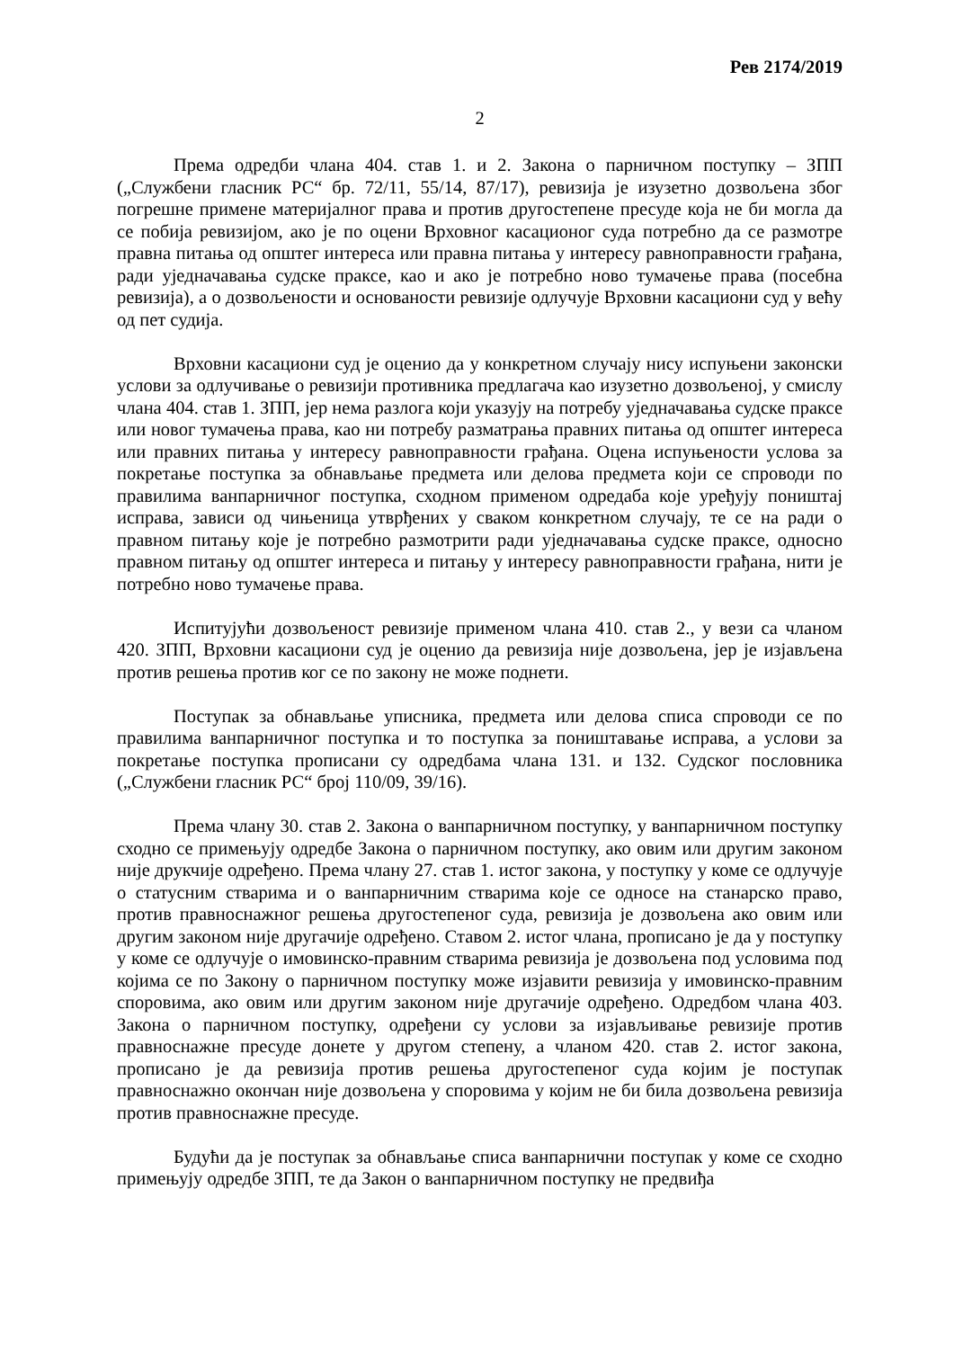Рев 2174/2019
2
Према одредби члана 404. став 1. и 2. Закона о парничном поступку – ЗПП („Службени гласник РС“ бр. 72/11, 55/14, 87/17), ревизија је изузетно дозвољена због погрешне примене материјалног права и против другостепене пресуде која не би могла да се побија ревизијом, ако је по оцени Врховног касационог суда потребно да се размотре правна питања од општег интереса или правна питања у интересу равноправности грађана, ради уједначавања судске праксе, као и ако је потребно ново тумачење права (посебна ревизија), а о дозвољености и основаности ревизије одлучује Врховни касациони суд у већу од пет судија.
Врховни касациони суд је оценио да у конкретном случају нису испуњени законски услови за одлучивање о ревизији противника предлагача као изузетно дозвољеној, у смислу члана 404. став 1. ЗПП, јер нема разлога који указују на потребу уједначавања судске праксе или новог тумачења права, као ни потребу разматрања правних питања од општег интереса или правних питања у интересу равноправности грађана. Оцена испуњености услова за покретање поступка за обнављање предмета или делова предмета који се спроводи по правилима ванпарничног поступка, сходном применом одредаба које уређују поништај исправа, зависи од чињеница утврђених у сваком конкретном случају, те се на ради о правном питању које је потребно размотрити ради уједначавања судске праксе, односно правном питању од општег интереса и питању у интересу равноправности грађана, нити је потребно ново тумачење права.
Испитујући дозвољеност ревизије применом члана 410. став 2., у вези са чланом 420. ЗПП, Врховни касациони суд је оценио да ревизија није дозвољена, јер је изјављена против решења против ког се по закону не може поднети.
Поступак за обнављање уписника, предмета или делова списа спроводи се по правилима ванпарничног поступка и то поступка за поништавање исправа, а услови за покретање поступка прописани су одредбама члана 131. и 132. Судског пословника („Службени гласник РС“ број 110/09, 39/16).
Према члану 30. став 2. Закона о ванпарничном поступку, у ванпарничном поступку сходно се примењују одредбе Закона о парничном поступку, ако овим или другим законом није друкчије одређено. Према члану 27. став 1. истог закона, у поступку у коме се одлучује о статусним стварима и о ванпарничним стварима које се односе на станарско право, против правноснажног решења другостепеног суда, ревизија је дозвољена ако овим или другим законом није другачије одређено. Ставом 2. истог члана, прописано је да у поступку у коме се одлучује о имовинско-правним стварима ревизија је дозвољена под условима под којима се по Закону о парничном поступку може изјавити ревизија у имовинско-правним споровима, ако овим или другим законом није другачије одређено. Одредбом члана 403. Закона о парничном поступку, одређени су услови за изјављивање ревизије против правноснажне пресуде донете у другом степену, а чланом 420. став 2. истог закона, прописано је да ревизија против решења другостепеног суда којим је поступак правноснажно окончан није дозвољена у споровима у којим не би била дозвољена ревизија против правноснажне пресуде.
Будући да је поступак за обнављање списа ванпарнични поступак у коме се сходно примењују одредбе ЗПП, те да Закон о ванпарничном поступку не предвиђа